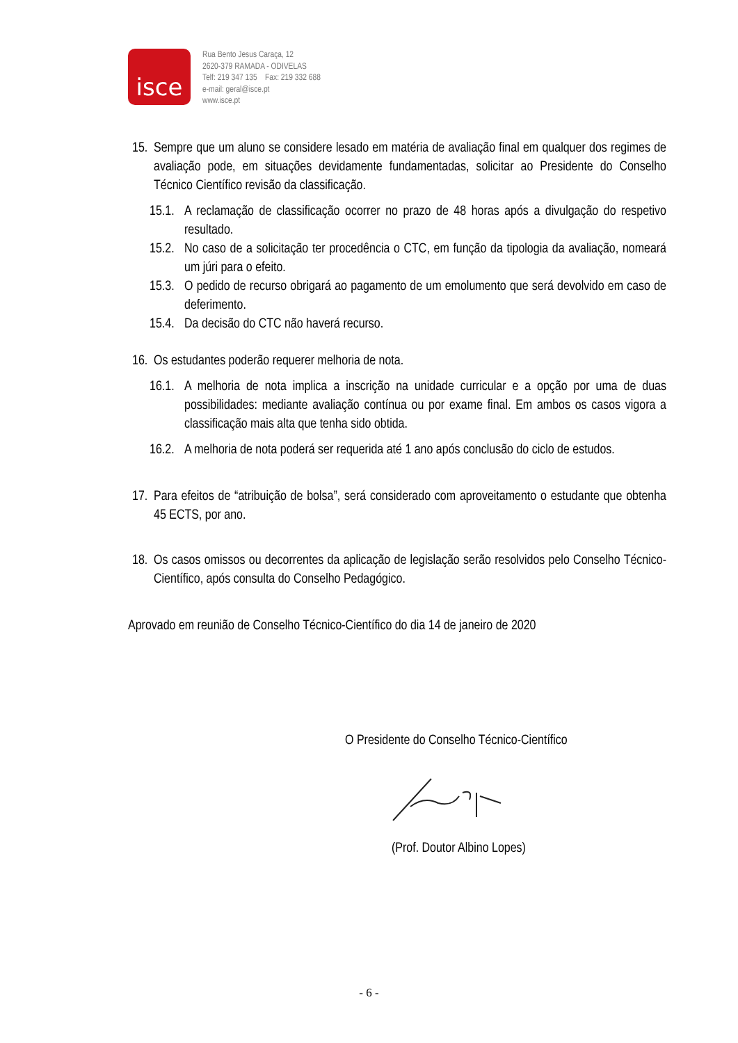isce
Rua Bento Jesus Caraça, 12
2620-379 RAMADA - ODIVELAS
Telf: 219 347 135 Fax: 219 332 688
e-mail: geral@isce.pt
www.isce.pt
15.
Sempre que um aluno se considere lesado em matéria de avaliação final em qualquer dos regimes de avaliação pode, em situações devidamente fundamentadas, solicitar ao Presidente do Conselho Técnico Científico revisão da classificação.
15.1.
A reclamação de classificação ocorrer no prazo de 48 horas após a divulgação do respetivo resultado.
15.2.
No caso de a solicitação ter procedência o CTC, em função da tipologia da avaliação, nomeará um júri para o efeito.
15.3.
O pedido de recurso obrigará ao pagamento de um emolumento que será devolvido em caso de deferimento.
15.4.
Da decisão do CTC não haverá recurso.
16.
Os estudantes poderão requerer melhoria de nota.
16.1.
A melhoria de nota implica a inscrição na unidade curricular e a opção por uma de duas possibilidades: mediante avaliação contínua ou por exame final. Em ambos os casos vigora a classificação mais alta que tenha sido obtida.
16.2.
A melhoria de nota poderá ser requerida até 1 ano após conclusão do ciclo de estudos.
17.
Para efeitos de “atribuição de bolsa”, será considerado com aproveitamento o estudante que obtenha 45 ECTS, por ano.
18.
Os casos omissos ou decorrentes da aplicação de legislação serão resolvidos pelo Conselho Técnico- Científico, após consulta do Conselho Pedagógico.
Aprovado em reunião de Conselho Técnico-Científico do dia 14 de janeiro de 2020
O Presidente do Conselho Técnico-Científico
(Prof. Doutor Albino Lopes)
- 6 -